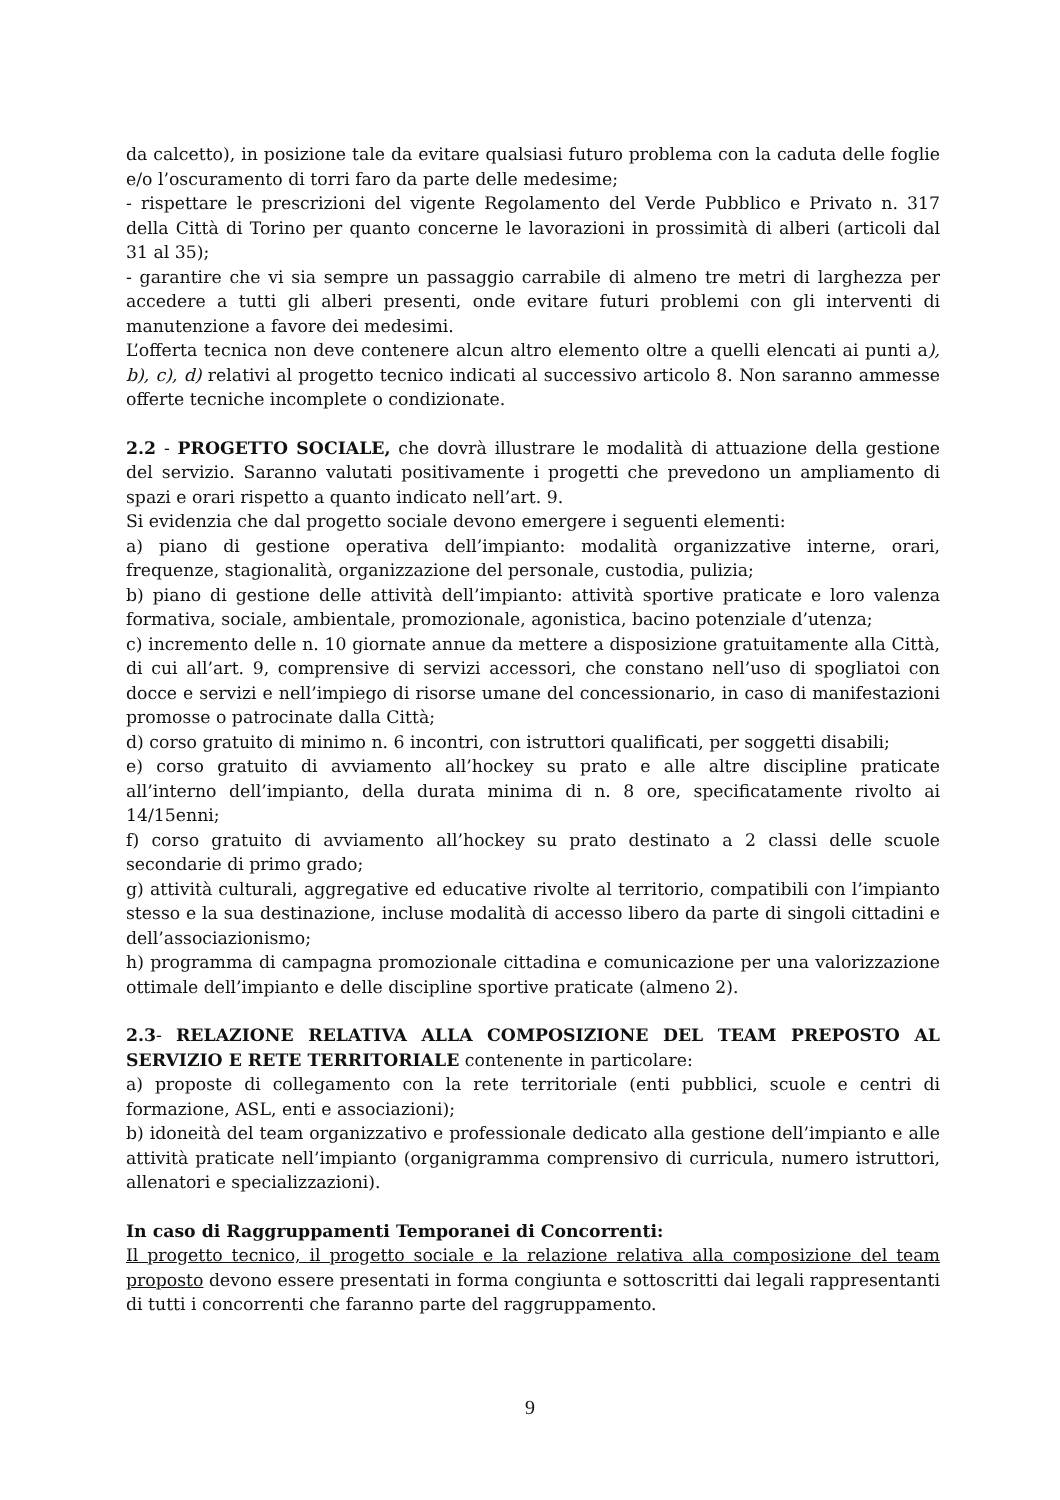da calcetto), in posizione tale da evitare qualsiasi futuro problema con la caduta delle foglie e/o l’oscuramento di torri faro da parte delle medesime;
- rispettare le prescrizioni del vigente Regolamento del Verde Pubblico e Privato n. 317 della Città di Torino per quanto concerne le lavorazioni in prossimità di alberi (articoli dal 31 al 35);
- garantire che vi sia sempre un passaggio carrabile di almeno tre metri di larghezza per accedere a tutti gli alberi presenti, onde evitare futuri problemi con gli interventi di manutenzione a favore dei medesimi.
L’offerta tecnica non deve contenere alcun altro elemento oltre a quelli elencati ai punti a), b), c), d) relativi al progetto tecnico indicati al successivo articolo 8. Non saranno ammesse offerte tecniche incomplete o condizionate.
2.2 - PROGETTO SOCIALE, che dovrà illustrare le modalità di attuazione della gestione del servizio. Saranno valutati positivamente i progetti che prevedono un ampliamento di spazi e orari rispetto a quanto indicato nell’art. 9.
Si evidenzia che dal progetto sociale devono emergere i seguenti elementi:
a) piano di gestione operativa dell’impianto: modalità organizzative interne, orari, frequenze, stagionalità, organizzazione del personale, custodia, pulizia;
b) piano di gestione delle attività dell’impianto: attività sportive praticate e loro valenza formativa, sociale, ambientale, promozionale, agonistica, bacino potenziale d’utenza;
c) incremento delle n. 10 giornate annue da mettere a disposizione gratuitamente alla Città, di cui all’art. 9, comprensive di servizi accessori, che constano nell’uso di spogliatoi con docce e servizi e nell’impiego di risorse umane del concessionario, in caso di manifestazioni promosse o patrocinate dalla Città;
d) corso gratuito di minimo n. 6 incontri, con istruttori qualificati, per soggetti disabili;
e) corso gratuito di avviamento all’hockey su prato e alle altre discipline praticate all’interno dell’impianto, della durata minima di n. 8 ore, specificatamente rivolto ai 14/15enni;
f) corso gratuito di avviamento all’hockey su prato destinato a 2 classi delle scuole secondarie di primo grado;
g) attività culturali, aggregative ed educative rivolte al territorio, compatibili con l’impianto stesso e la sua destinazione, incluse modalità di accesso libero da parte di singoli cittadini e dell’associazionismo;
h) programma di campagna promozionale cittadina e comunicazione per una valorizzazione ottimale dell’impianto e delle discipline sportive praticate (almeno 2).
2.3- RELAZIONE RELATIVA ALLA COMPOSIZIONE DEL TEAM PREPOSTO AL SERVIZIO E RETE TERRITORIALE contenente in particolare:
a) proposte di collegamento con la rete territoriale (enti pubblici, scuole e centri di formazione, ASL, enti e associazioni);
b) idoneità del team organizzativo e professionale dedicato alla gestione dell’impianto e alle attività praticate nell’impianto (organigramma comprensivo di curricula, numero istruttori, allenatori e specializzazioni).
In caso di Raggruppamenti Temporanei di Concorrenti:
Il progetto tecnico, il progetto sociale e la relazione relativa alla composizione del team proposto devono essere presentati in forma congiunta e sottoscritti dai legali rappresentanti di tutti i concorrenti che faranno parte del raggruppamento.
9